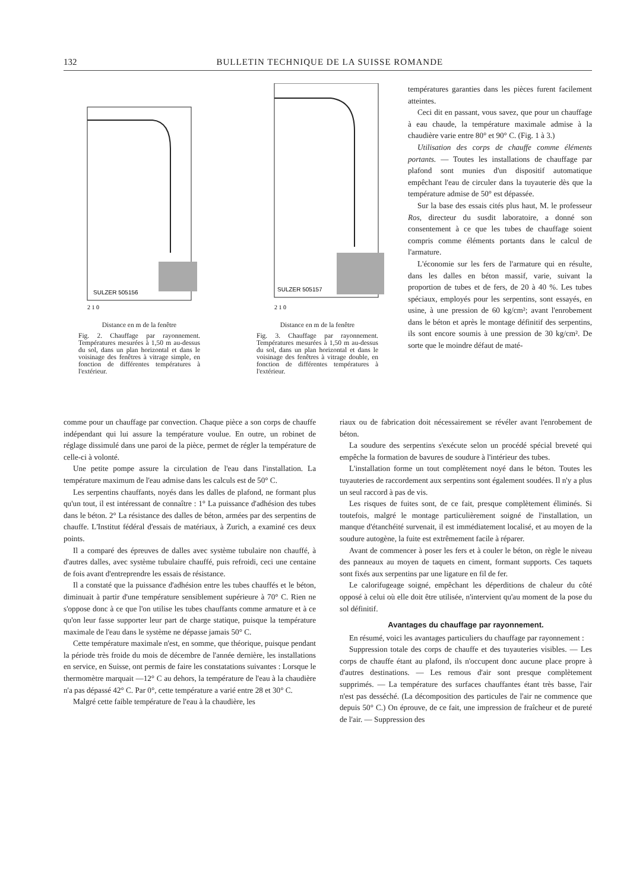132 BULLETIN TECHNIQUE DE LA SUISSE ROMANDE
SULZER 505156
2 1 0
Distance en m de la fenêtre
Fig. 2. Chauffage par rayonnement. Températures mesurées à 1,50 m au-dessus du sol, dans un plan horizontal et dans le voisinage des fenêtres à vitrage simple, en fonction de différentes températures à l'extérieur.
SULZER 505157
2 1 0
Distance en m de la fenêtre
Fig. 3. Chauffage par rayonnement. Températures mesurées à 1,50 m au-dessus du sol, dans un plan horizontal et dans le voisinage des fenêtres à vitrage double, en fonction de différentes températures à l'extérieur.
températures garanties dans les pièces furent facilement atteintes.
Ceci dit en passant, vous savez, que pour un chauffage à eau chaude, la température maximale admise à la chaudière varie entre 80° et 90° C. (Fig. 1 à 3.)
Utilisation des corps de chauffe comme éléments portants. — Toutes les installations de chauffage par plafond sont munies d'un dispositif automatique empêchant l'eau de circuler dans la tuyauterie dès que la température admise de 50° est dépassée.
Sur la base des essais cités plus haut, M. le professeur Ros, directeur du susdit laboratoire, a donné son consentement à ce que les tubes de chauffage soient compris comme éléments portants dans le calcul de l'armature.
L'économie sur les fers de l'armature qui en résulte, dans les dalles en béton massif, varie, suivant la proportion de tubes et de fers, de 20 à 40 %. Les tubes spéciaux, employés pour les serpentins, sont essayés, en usine, à une pression de 60 kg/cm²; avant l'enrobement dans le béton et après le montage définitif des serpentins, ils sont encore soumis à une pression de 30 kg/cm². De sorte que le moindre défaut de maté-
comme pour un chauffage par convection. Chaque pièce a son corps de chauffe indépendant qui lui assure la température voulue. En outre, un robinet de réglage dissimulé dans une paroi de la pièce, permet de régler la température de celle-ci à volonté.
Une petite pompe assure la circulation de l'eau dans l'installation. La température maximum de l'eau admise dans les calculs est de 50° C.
Les serpentins chauffants, noyés dans les dalles de plafond, ne formant plus qu'un tout, il est intéressant de connaître : 1° La puissance d'adhésion des tubes dans le béton. 2° La résistance des dalles de béton, armées par des serpentins de chauffe. L'Institut fédéral d'essais de matériaux, à Zurich, a examiné ces deux points.
Il a comparé des épreuves de dalles avec système tubulaire non chauffé, à d'autres dalles, avec système tubulaire chauffé, puis refroidi, ceci une centaine de fois avant d'entreprendre les essais de résistance.
Il a constaté que la puissance d'adhésion entre les tubes chauffés et le béton, diminuait à partir d'une température sensiblement supérieure à 70° C. Rien ne s'oppose donc à ce que l'on utilise les tubes chauffants comme armature et à ce qu'on leur fasse supporter leur part de charge statique, puisque la température maximale de l'eau dans le système ne dépasse jamais 50° C.
Cette température maximale n'est, en somme, que théorique, puisque pendant la période très froide du mois de décembre de l'année dernière, les installations en service, en Suisse, ont permis de faire les constatations suivantes : Lorsque le thermomètre marquait —12° C au dehors, la température de l'eau à la chaudière n'a pas dépassé 42° C. Par 0°, cette température a varié entre 28 et 30° C.
Malgré cette faible température de l'eau à la chaudière, les
riaux ou de fabrication doit nécessairement se révéler avant l'enrobement de béton.
La soudure des serpentins s'exécute selon un procédé spécial breveté qui empêche la formation de bavures de soudure à l'intérieur des tubes.
L'installation forme un tout complètement noyé dans le béton. Toutes les tuyauteries de raccordement aux serpentins sont également soudées. Il n'y a plus un seul raccord à pas de vis.
Les risques de fuites sont, de ce fait, presque complètement éliminés. Si toutefois, malgré le montage particulièrement soigné de l'installation, un manque d'étanchéité survenait, il est immédiatement localisé, et au moyen de la soudure autogène, la fuite est extrêmement facile à réparer.
Avant de commencer à poser les fers et à couler le béton, on règle le niveau des panneaux au moyen de taquets en ciment, formant supports. Ces taquets sont fixés aux serpentins par une ligature en fil de fer.
Le calorifugeage soigné, empêchant les déperditions de chaleur du côté opposé à celui où elle doit être utilisée, n'intervient qu'au moment de la pose du sol définitif.
Avantages du chauffage par rayonnement.
En résumé, voici les avantages particuliers du chauffage par rayonnement :
Suppression totale des corps de chauffe et des tuyauteries visibles. — Les corps de chauffe étant au plafond, ils n'occupent donc aucune place propre à d'autres destinations. — Les remous d'air sont presque complètement supprimés. — La température des surfaces chauffantes étant très basse, l'air n'est pas desséché. (La décomposition des particules de l'air ne commence que depuis 50° C.) On éprouve, de ce fait, une impression de fraîcheur et de pureté de l'air. — Suppression des